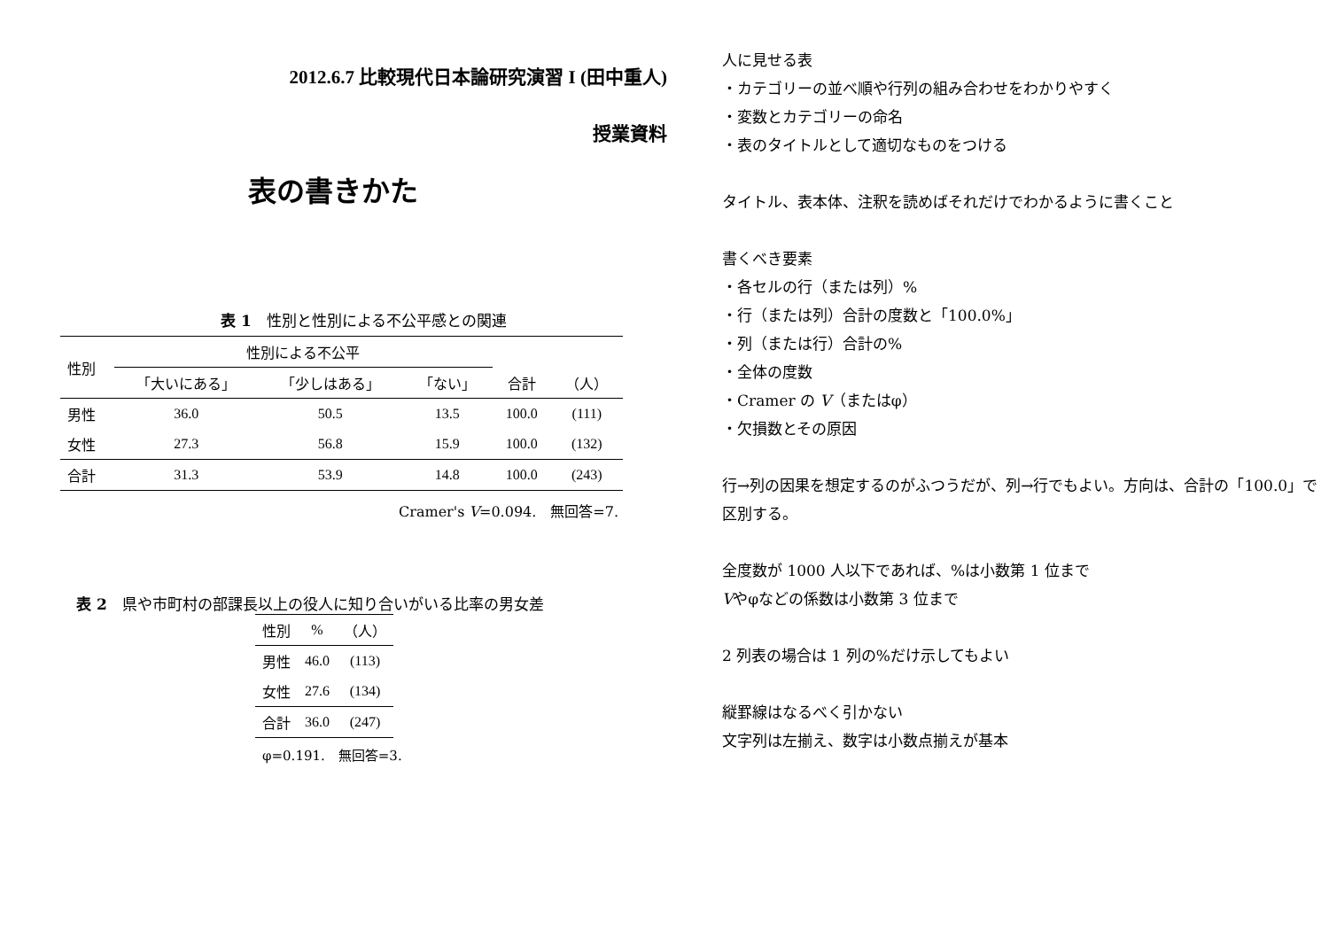2012.6.7 比較現代日本論研究演習 I (田中重人)
授業資料
表の書きかた
表 1　性別と性別による不公平感との関連
| 性別 | 性別による不公平 | | | | |
| --- | --- | --- | --- | --- | --- |
| | 「大いにある」 | 「少しはある」 | 「ない」 | 合計 | （人） |
| 男性 | 36.0 | 50.5 | 13.5 | 100.0 | (111) |
| 女性 | 27.3 | 56.8 | 15.9 | 100.0 | (132) |
| 合計 | 31.3 | 53.9 | 14.8 | 100.0 | (243) |
Cramer's V=0.094.　無回答=7.
表 2　県や市町村の部課長以上の役人に知り合いがいる比率の男女差
| 性別 | % | （人） |
| --- | --- | --- |
| 男性 | 46.0 | (113) |
| 女性 | 27.6 | (134) |
| 合計 | 36.0 | (247) |
φ=0.191.　無回答=3.
人に見せる表
・カテゴリーの並べ順や行列の組み合わせをわかりやすく
・変数とカテゴリーの命名
・表のタイトルとして適切なものをつける
タイトル、表本体、注釈を読めばそれだけでわかるように書くこと
書くべき要素
・各セルの行（または列）%
・行（または列）合計の度数と「100.0%」
・列（または行）合計の%
・全体の度数
・Cramer の V（またはφ）
・欠損数とその原因
行→列の因果を想定するのがふつうだが、列→行でもよい。方向は、合計の「100.0」で区別する。
全度数が 1000 人以下であれば、%は小数第 1 位まで
Vやφなどの係数は小数第 3 位まで
2 列表の場合は 1 列の%だけ示してもよい
縦罫線はなるべく引かない
文字列は左揃え、数字は小数点揃えが基本